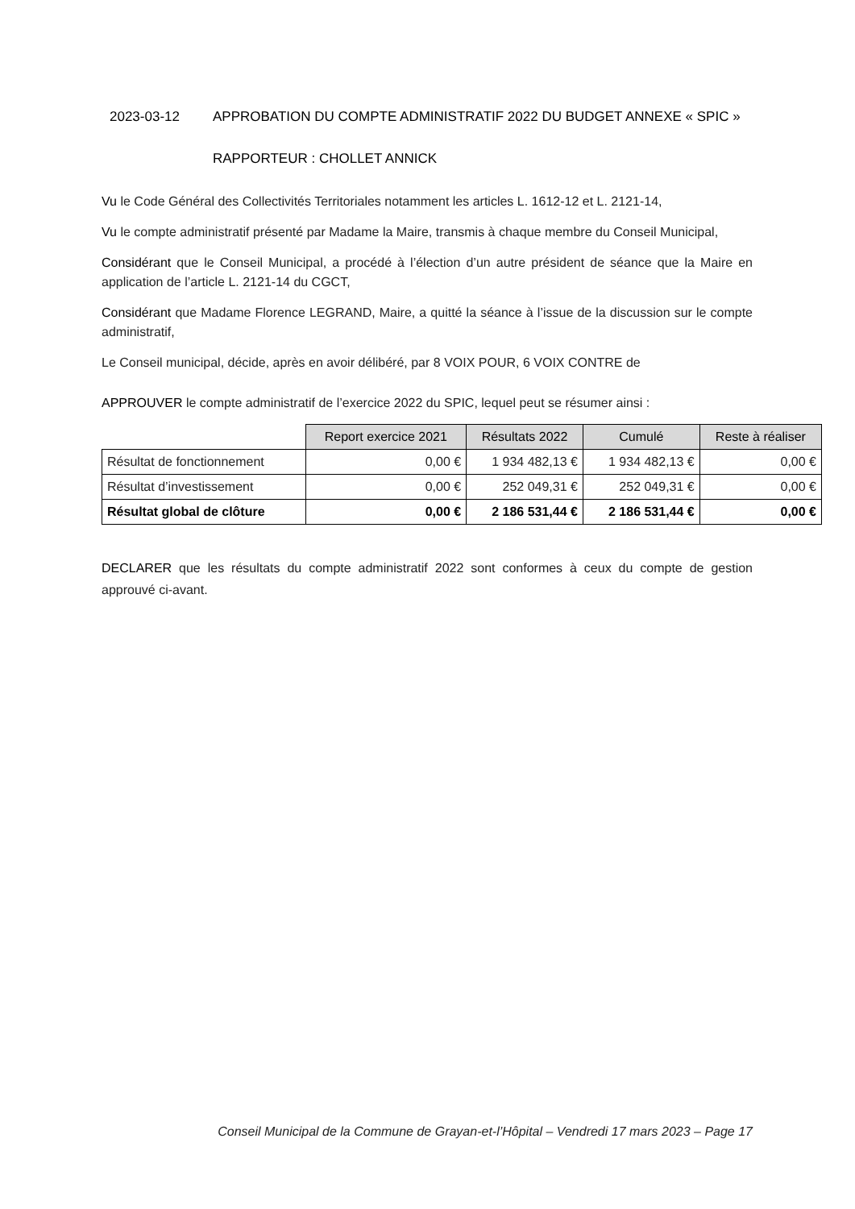2023-03-12 APPROBATION DU COMPTE ADMINISTRATIF 2022 DU BUDGET ANNEXE « SPIC »
RAPPORTEUR : CHOLLET ANNICK
Vu le Code Général des Collectivités Territoriales notamment les articles L. 1612-12 et L. 2121-14,
Vu le compte administratif présenté par Madame la Maire, transmis à chaque membre du Conseil Municipal,
Considérant que le Conseil Municipal, a procédé à l’élection d’un autre président de séance que la Maire en application de l’article L. 2121-14 du CGCT,
Considérant que Madame Florence LEGRAND, Maire, a quitté la séance à l’issue de la discussion sur le compte administratif,
Le Conseil municipal, décide, après en avoir délibéré, par 8 VOIX POUR, 6 VOIX CONTRE de
APPROUVER le compte administratif de l’exercice 2022 du SPIC, lequel peut se résumer ainsi :
| | Report exercice 2021 | Résultats 2022 | Cumulé | Reste à réaliser |
| Résultat de fonctionnement | 0,00 € | 1 934 482,13 € | 1 934 482,13 € | 0,00 € |
| Résultat d’investissement | 0,00 € | 252 049,31 € | 252 049,31 € | 0,00 € |
| Résultat global de clôture | 0,00 € | 2 186 531,44 € | 2 186 531,44 € | 0,00 € |
DECLARER que les résultats du compte administratif 2022 sont conformes à ceux du compte de gestion approuvé ci-avant.
Conseil Municipal de la Commune de Grayan-et-l’Hôpital – Vendredi 17 mars 2023 – Page 17